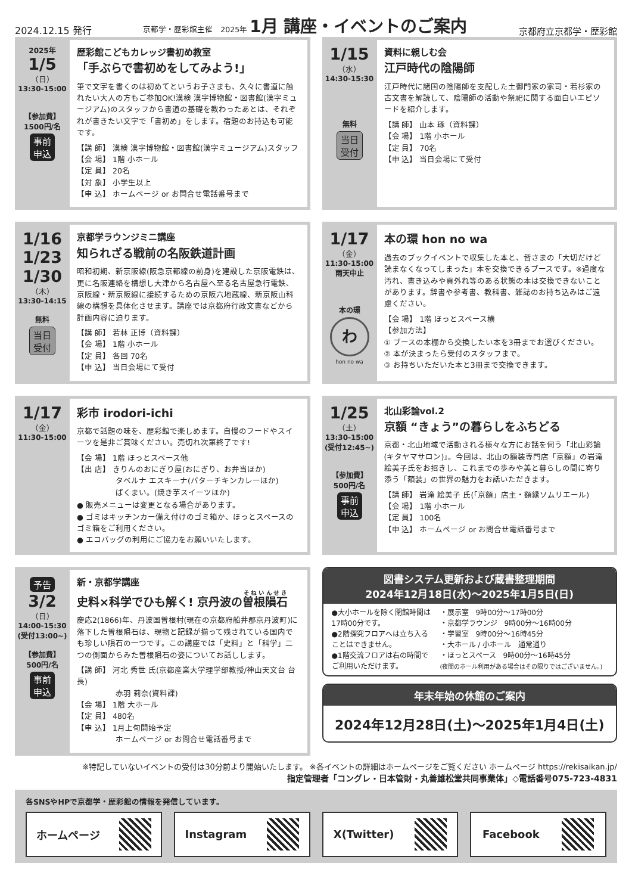2024.12.15 発行 京都学・歴彩館主催　2025年 1月 講座・イベントのご案内 京都府立京都学・歴彩館
2025年
1/5
（日）
13:30-15:00
【参加費】
1500円/名
事前
申込
歴彩館こどもカレッジ書初め教室
「手ぶらで書初めをしてみよう!」
筆で文字を書くのは初めてというお子さまも、久々に書道に触れたい大人の方もご参加OK!漢検 漢字博物館・図書館(漢字ミュージアム)のスタッフから書道の基礎を教わったあとは、それぞれが書きたい文字で「書初め」をします。宿題のお持込も可能です。
【講 師】 漢検 漢字博物館・図書館(漢字ミュージアム)スタッフ
【会 場】 1階 小ホール
【定 員】 20名
【対 象】 小学生以上
【申 込】 ホームページ or お問合せ電話番号まで
1/15
（水）
14:30-15:30
無料
当日
受付
資料に親しむ会
江戸時代の陰陽師
江戸時代に諸国の陰陽師を支配した土御門家の家司・若杉家の古文書を解読して、陰陽師の活動や祭祀に関する面白いエピソードを紹介します。
【講 師】 山本 琢（資料課）
【会 場】 1階 小ホール
【定 員】 70名
【申 込】 当日会場にて受付
1/16
1/23
1/30
（木）
13:30-14:15
無料
当日
受付
京都学ラウンジミニ講座
知られざる戦前の名阪鉄道計画
昭和初期、新京阪線(阪急京都線の前身)を建設した京阪電鉄は、更に名阪連絡を構想し大津から名古屋へ至る名古屋急行電鉄、京阪線・新京阪線に接続するための京阪六地蔵線、新京阪山科線の構想を具体化させます。講座では京都府行政文書などから計画内容に迫ります。
【講 師】 若林 正博（資料課）
【会 場】 1階 小ホール
【定 員】 各回 70名
【申 込】 当日会場にて受付
1/17
（金）
11:30-15:00
雨天中止
本の環
わ
hon no wa
本の環 hon no wa
過去のブックイベントで収集した本と、皆さまの「大切だけど読まなくなってしまった」本を交換できるブースです。※過度な汚れ、書き込みや頁外れ等のある状態の本は交換できないことがあります。辞書や参考書、教科書、雑誌のお持ち込みはご遠慮ください。
【会 場】 1階 ほっとスペース横
【参加方法】
① ブースの本棚から交換したい本を3冊までお選びください。
② 本が決まったら受付のスタッフまで。
③ お持ちいただいた本と3冊まで交換できます。
1/17
（金）
11:30-15:00
彩市 irodori-ichi
京都で話題の味を、歴彩館で楽しめます。自慢のフードやスイーツを是非ご賞味ください。売切れ次第終了です!
【会 場】 1階 ほっとスペース他
【出 店】 きりんのおにぎり屋(おにぎり、お弁当ほか)
　　　　　タベルナ エスキーナ(バターチキンカレーほか)
　　　　　ぱくまい。(焼き芋スイーツほか)
● 販売メニューは変更となる場合があります。
● ゴミはキッチンカー備え付けのゴミ箱か、ほっとスペースのゴミ箱をご利用ください。
● エコバッグの利用にご協力をお願いいたします。
1/25
（土）
13:30-15:00
(受付12:45~)
【参加費】
500円/名
事前
申込
北山彩論vol.2
京額 “きょう”の暮らしをふちどる
京都・北山地域で活動される様々な方にお話を伺う「北山彩論(キタヤマサロン)」。今回は、北山の額装専門店「京額」の岩滝絵美子氏をお招きし、これまでの歩みや美と暮らしの間に寄り添う「額装」の世界の魅力をお話いただきます。
【講 師】 岩滝 絵美子 氏(「京額」店主・額縁ソムリエール)
【会 場】 1階 小ホール
【定 員】 100名
【申 込】 ホームページ or お問合せ電話番号まで
予告
3/2
（日）
14:00-15:30
(受付13:00~)
【参加費】
500円/名
事前
申込
新・京都学講座
史料×科学でひも解く! 京丹波の曽根隕石
慶応2(1866)年、丹波国曽根村(現在の京都府船井郡京丹波町)に落下した曽根隕石は、現物と記録が揃って残されている国内でも珍しい隕石の一つです。この講座では「史料」と「科学」二つの側面からみた曽根隕石の姿についてお話しします。
【講 師】 河北 秀世 氏(京都産業大学理学部教授/神山天文台 台長)
　　　　　赤羽 莉奈(資料課)
【会 場】 1階 大ホール
【定 員】 480名
【申 込】 1月上旬開始予定
　　　　　ホームページ or お問合せ電話番号まで
図書システム更新および蔵書整理期間
2024年12月18日(水)～2025年1月5日(日)
●大小ホールを除く閉館時間は17時00分です。
●2階探究フロアへは立ち入ることはできません。
●1階交流フロアは右の時間でご利用いただけます。
・展示室　9時00分～17時00分
・京都学ラウンジ　9時00分～16時00分
・学習室　9時00分～16時45分
・大ホール / 小ホール　通常通り
・ほっとスペース　9時00分～16時45分
(夜間のホール利用がある場合はその限りではございません。)
年末年始の休館のご案内
2024年12月28日(土)～2025年1月4日(土)
※特記していないイベントの受付は30分前より開始いたします。 ※各イベントの詳細はホームページをご覧ください ホームページ https://rekisaikan.jp/
指定管理者「コングレ・日本管財・丸善雄松堂共同事業体」◇電話番号075-723-4831
各SNSやHPで京都学・歴彩館の情報を発信しています。
ホームページ Instagram X(Twitter) Facebook